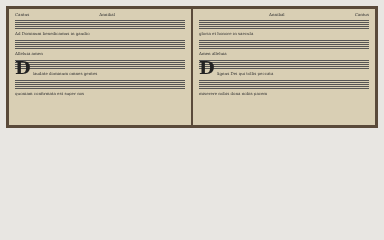Cantus Annibal
Ad Dominum benedicamus in gaudio
Alleluia amen
D
laudate dominum omnes gentes
quoniam confirmata est super nos
Annibal Cantus
gloria et honore in saecula
Amen alleluia
D
Agnus Dei qui tollis peccata
miserere nobis dona nobis pacem